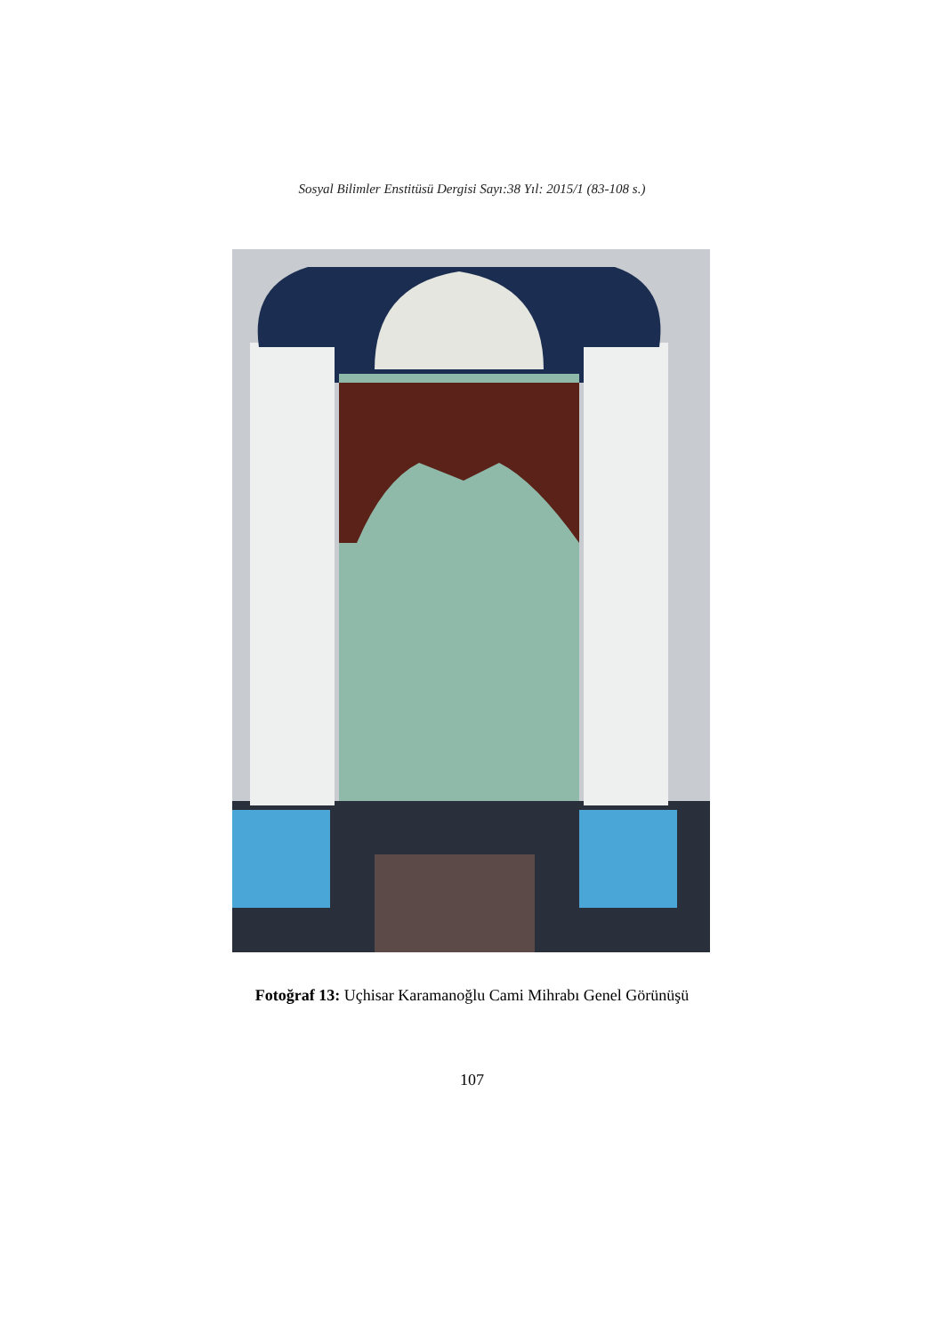Sosyal Bilimler Enstitüsü Dergisi Sayı:38 Yıl: 2015/1 (83-108 s.)
Fotoğraf 13: Uçhisar Karamanoğlu Cami Mihrabı Genel Görünüşü
107